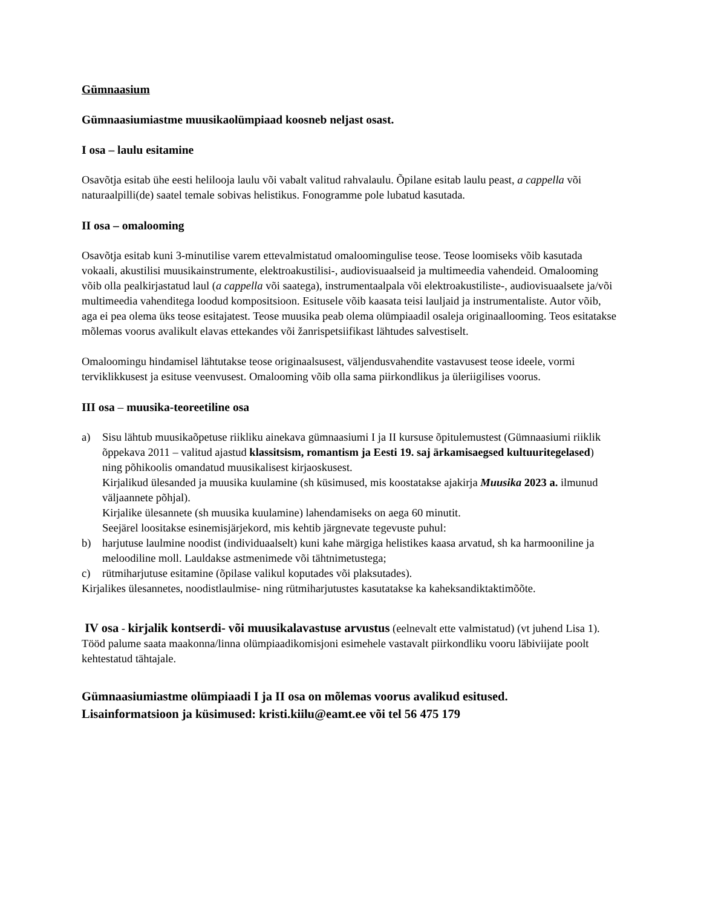Gümnaasium
Gümnaasiumiastme muusikaolümpiaad koosneb neljast osast.
I osa – laulu esitamine
Osavõtja esitab ühe eesti helilooja laulu või vabalt valitud rahvalaulu. Õpilane esitab laulu peast, a cappella või naturaalpilli(de) saatel temale sobivas helistikus. Fonogramme pole lubatud kasutada.
II osa – omalooming
Osavõtja esitab kuni 3-minutilise varem ettevalmistatud omaloomingulise teose. Teose loomiseks võib kasutada vokaali, akustilisi muusikainstrumente, elektroakustilisi-, audiovisuaalseid ja multimeedia vahendeid. Omalooming võib olla pealkirjastatud laul (a cappella või saatega), instrumentaalpala või elektroakustiliste-, audiovisuaalsete ja/või multimeedia vahenditega loodud kompositsioon. Esitusele võib kaasata teisi lauljaid ja instrumentaliste. Autor võib, aga ei pea olema üks teose esitajatest. Teose muusika peab olema olümpiaadil osaleja originaallooming. Teos esitatakse mõlemas voorus avalikult elavas ettekandes või žanrispetsiifikast lähtudes salvestiselt.
Omaloomingu hindamisel lähtutakse teose originaalsusest, väljendusvahendite vastavusest teose ideele, vormi terviklikkusest ja esituse veenvusest. Omalooming võib olla sama piirkondlikus ja üleriigilises voorus.
III osa – muusika-teoreetiline osa
a) Sisu lähtub muusikaõpetuse riikliku ainekava gümnaasiumi I ja II kursuse õpitulemustest (Gümnaasiumi riiklik õppekava 2011 – valitud ajastud klassitsism, romantism ja Eesti 19. saj ärkamisaegsed kultuuritegelased) ning põhikoolis omandatud muusikalisest kirjaoskusest.
Kirjalikud ülesanded ja muusika kuulamine (sh küsimused, mis koostatakse ajakirja Muusika 2023 a. ilmunud väljaannete põhjal).
Kirjalike ülesannete (sh muusika kuulamine) lahendamiseks on aega 60 minutit.
Seejärel loositakse esinemisjärjekord, mis kehtib järgnevate tegevuste puhul:
b) harjutuse laulmine noodist (individuaalselt) kuni kahe märgiga helistikes kaasa arvatud, sh ka harmooniline ja meloodiline moll. Lauldakse astmenimede või tähtnimetustega;
c) rütmiharjutuse esitamine (õpilase valikul koputades või plaksutades).
Kirjalikes ülesannetes, noodistlaulmise- ning rütmiharjutustes kasutatakse ka kaheksandiktaktimõõte.
IV osa - kirjalik kontserdi- või muusikalavastuse arvustus (eelnevalt ette valmistatud) (vt juhend Lisa 1).
Tööd palume saata maakonna/linna olümpiaadikomisjoni esimehele vastavalt piirkondliku vooru läbiviijate poolt kehtestatud tähtajale.
Gümnaasiumiastme olümpiaadi I ja II osa on mõlemas voorus avalikud esitused.
Lisainformatsioon ja küsimused: kristi.kiilu@eamt.ee või tel 56 475 179